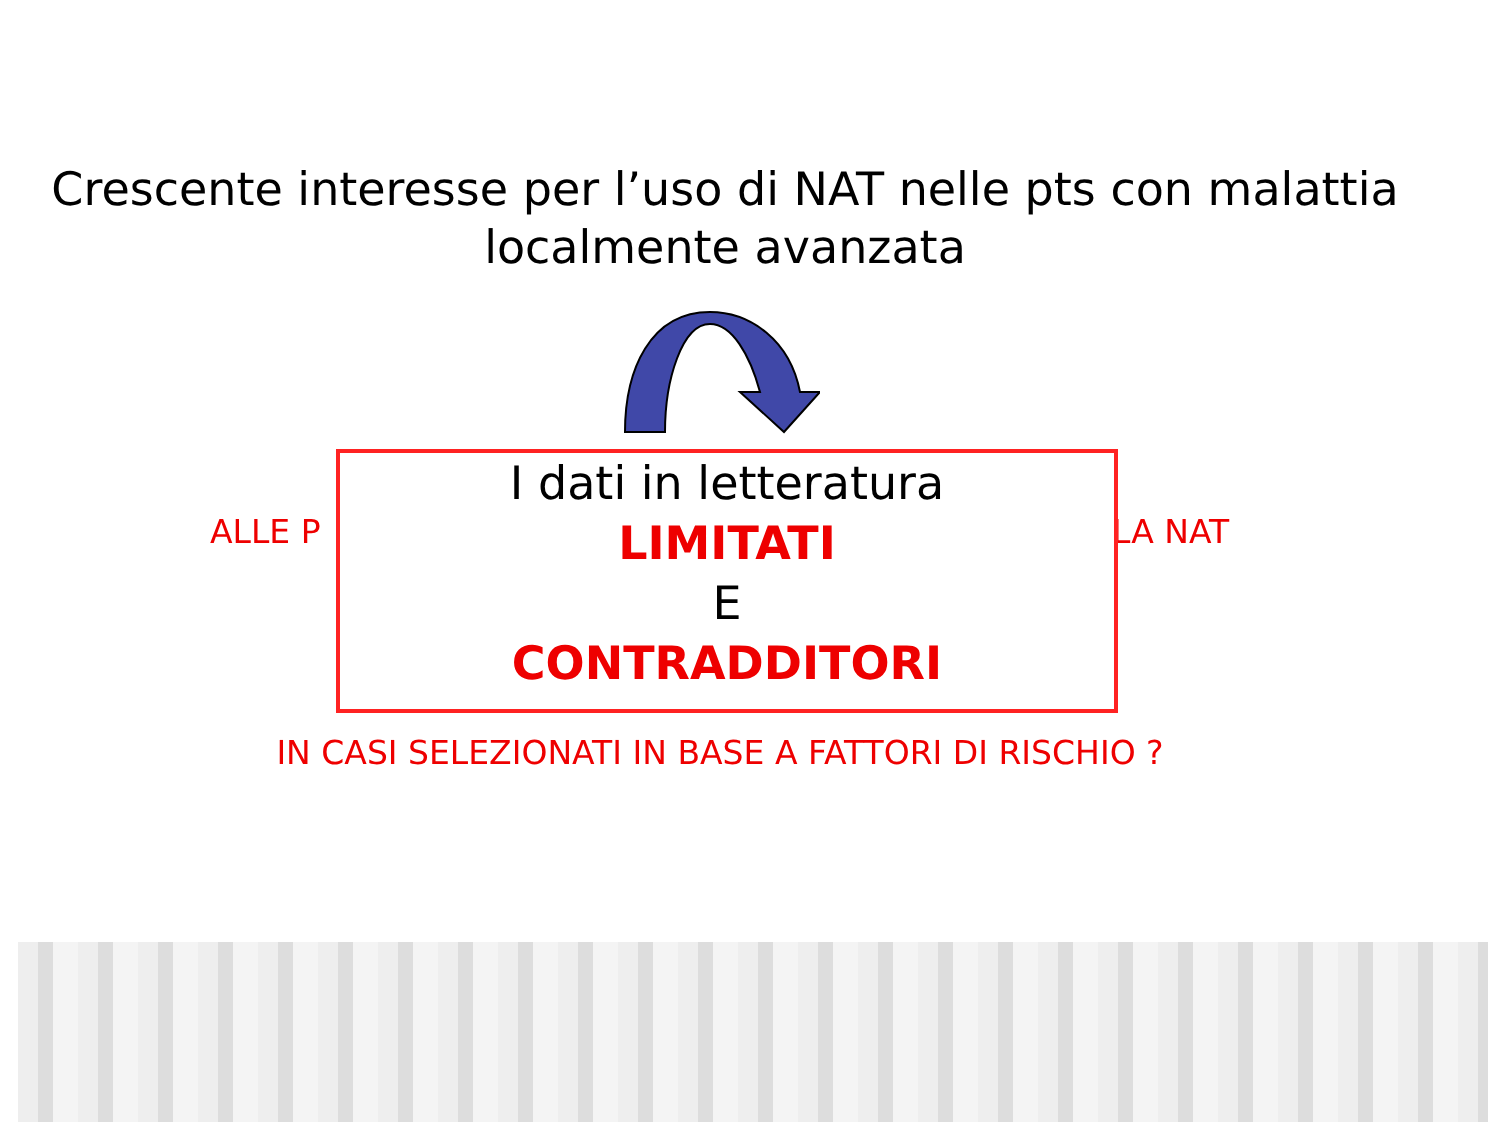Crescente interesse per l’uso di NAT nelle pts con malattia
localmente avanzata
ALLE P LA NAT
I dati in letteratura
LIMITATI
E
CONTRADDITORI
IN CASI SELEZIONATI IN BASE A FATTORI DI RISCHIO ?